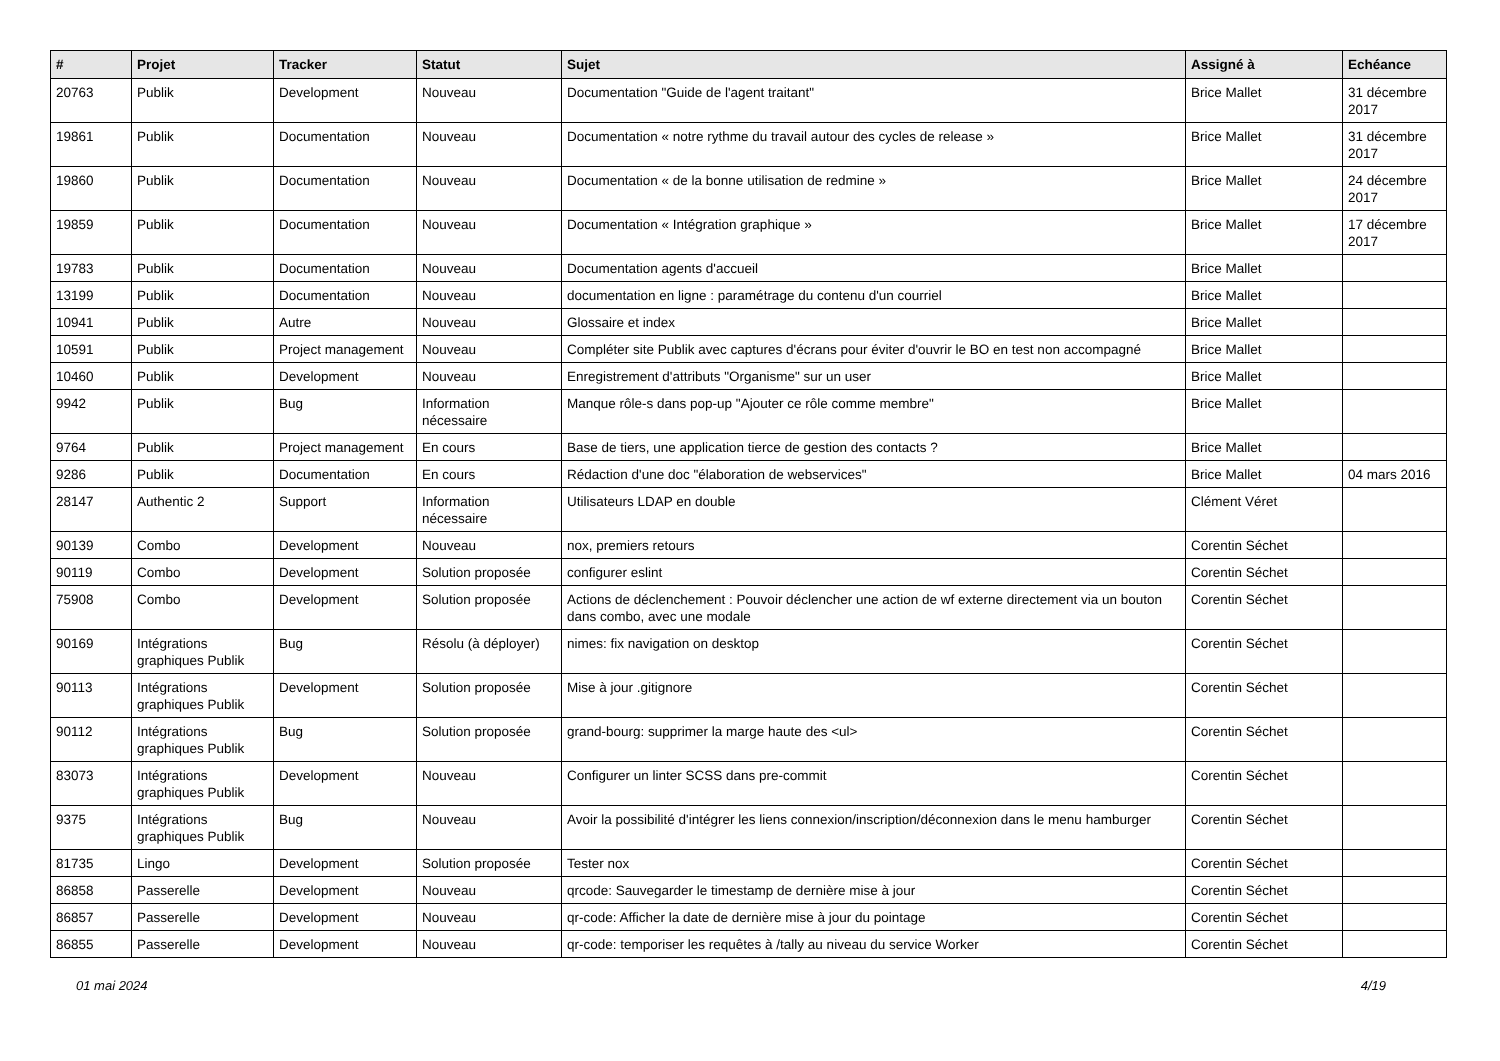| # | Projet | Tracker | Statut | Sujet | Assigné à | Echéance |
| --- | --- | --- | --- | --- | --- | --- |
| 20763 | Publik | Development | Nouveau | Documentation "Guide de l'agent traitant" | Brice Mallet | 31 décembre 2017 |
| 19861 | Publik | Documentation | Nouveau | Documentation « notre rythme du travail autour des cycles de release » | Brice Mallet | 31 décembre 2017 |
| 19860 | Publik | Documentation | Nouveau | Documentation « de la bonne utilisation de redmine » | Brice Mallet | 24 décembre 2017 |
| 19859 | Publik | Documentation | Nouveau | Documentation « Intégration graphique » | Brice Mallet | 17 décembre 2017 |
| 19783 | Publik | Documentation | Nouveau | Documentation agents d'accueil | Brice Mallet | |
| 13199 | Publik | Documentation | Nouveau | documentation en ligne : paramétrage du contenu d'un courriel | Brice Mallet | |
| 10941 | Publik | Autre | Nouveau | Glossaire et index | Brice Mallet | |
| 10591 | Publik | Project management | Nouveau | Compléter site Publik avec captures d'écrans pour éviter d'ouvrir le BO en test non accompagné | Brice Mallet | |
| 10460 | Publik | Development | Nouveau | Enregistrement d'attributs "Organisme" sur un user | Brice Mallet | |
| 9942 | Publik | Bug | Information nécessaire | Manque rôle-s dans pop-up "Ajouter ce rôle comme membre" | Brice Mallet | |
| 9764 | Publik | Project management | En cours | Base de tiers, une application tierce de gestion des contacts ? | Brice Mallet | |
| 9286 | Publik | Documentation | En cours | Rédaction d'une doc "élaboration de webservices" | Brice Mallet | 04 mars 2016 |
| 28147 | Authentic 2 | Support | Information nécessaire | Utilisateurs LDAP en double | Clément Véret | |
| 90139 | Combo | Development | Nouveau | nox, premiers retours | Corentin Séchet | |
| 90119 | Combo | Development | Solution proposée | configurer eslint | Corentin Séchet | |
| 75908 | Combo | Development | Solution proposée | Actions de déclenchement : Pouvoir déclencher une action de wf externe directement via un bouton dans combo, avec une modale | Corentin Séchet | |
| 90169 | Intégrations graphiques Publik | Bug | Résolu (à déployer) | nimes: fix navigation on desktop | Corentin Séchet | |
| 90113 | Intégrations graphiques Publik | Development | Solution proposée | Mise à jour .gitignore | Corentin Séchet | |
| 90112 | Intégrations graphiques Publik | Bug | Solution proposée | grand-bourg: supprimer la marge haute des <ul> | Corentin Séchet | |
| 83073 | Intégrations graphiques Publik | Development | Nouveau | Configurer un linter SCSS dans pre-commit | Corentin Séchet | |
| 9375 | Intégrations graphiques Publik | Bug | Nouveau | Avoir la possibilité d'intégrer les liens connexion/inscription/déconnexion dans le menu hamburger | Corentin Séchet | |
| 81735 | Lingo | Development | Solution proposée | Tester nox | Corentin Séchet | |
| 86858 | Passerelle | Development | Nouveau | qrcode: Sauvegarder le timestamp de dernière mise à jour | Corentin Séchet | |
| 86857 | Passerelle | Development | Nouveau | qr-code: Afficher la date de dernière mise à jour du pointage | Corentin Séchet | |
| 86855 | Passerelle | Development | Nouveau | qr-code: temporiser les requêtes à /tally au niveau du service Worker | Corentin Séchet | |
01 mai 2024 4/19